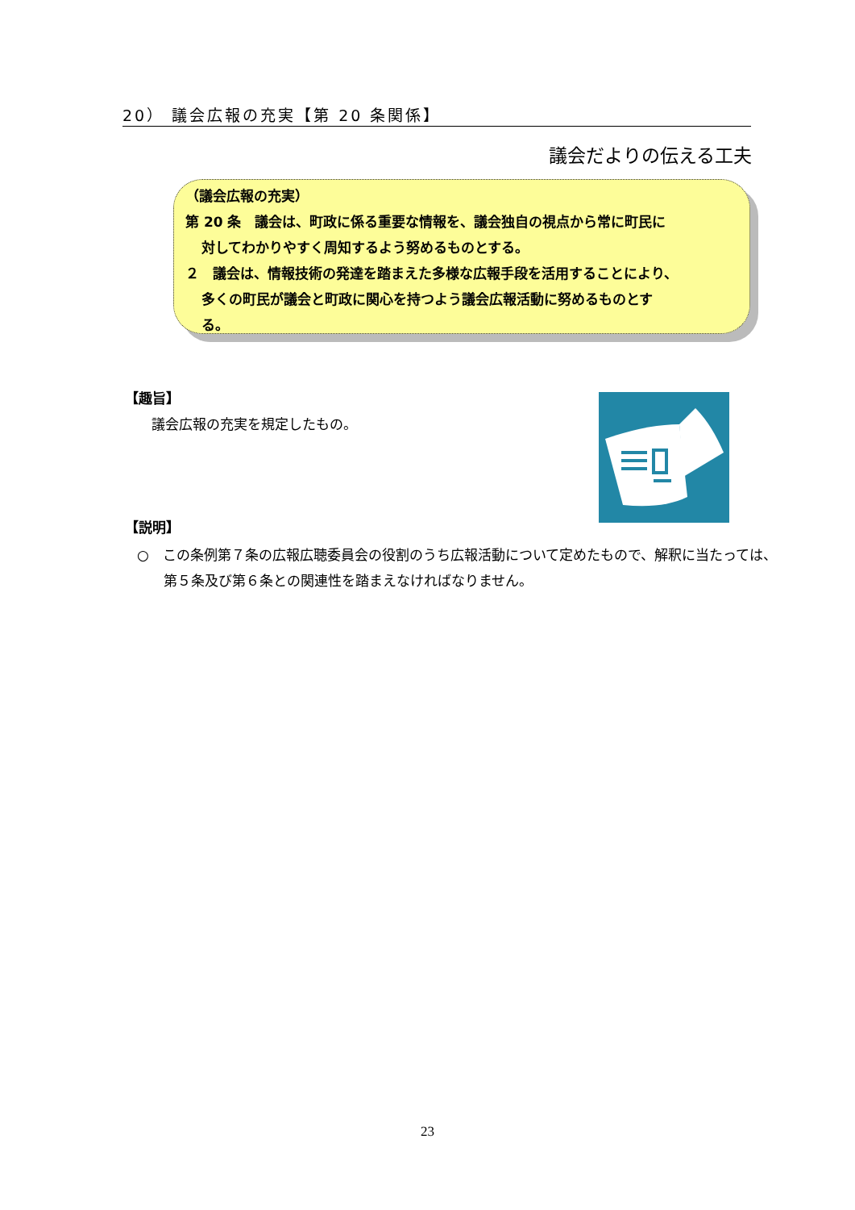20） 議会広報の充実【第 20 条関係】
議会だよりの伝える工夫
（議会広報の充実）
第 20 条　議会は、町政に係る重要な情報を、議会独自の視点から常に町民に
対してわかりやすく周知するよう努めるものとする。
２　議会は、情報技術の発達を踏まえた多様な広報手段を活用することにより、
多くの町民が議会と町政に関心を持つよう議会広報活動に努めるものとす
る。
【趣旨】
議会広報の充実を規定したもの。
【説明】
○　この条例第７条の広報広聴委員会の役割のうち広報活動について定めたもので、解釈に当たっては、第５条及び第６条との関連性を踏まえなければなりません。
23